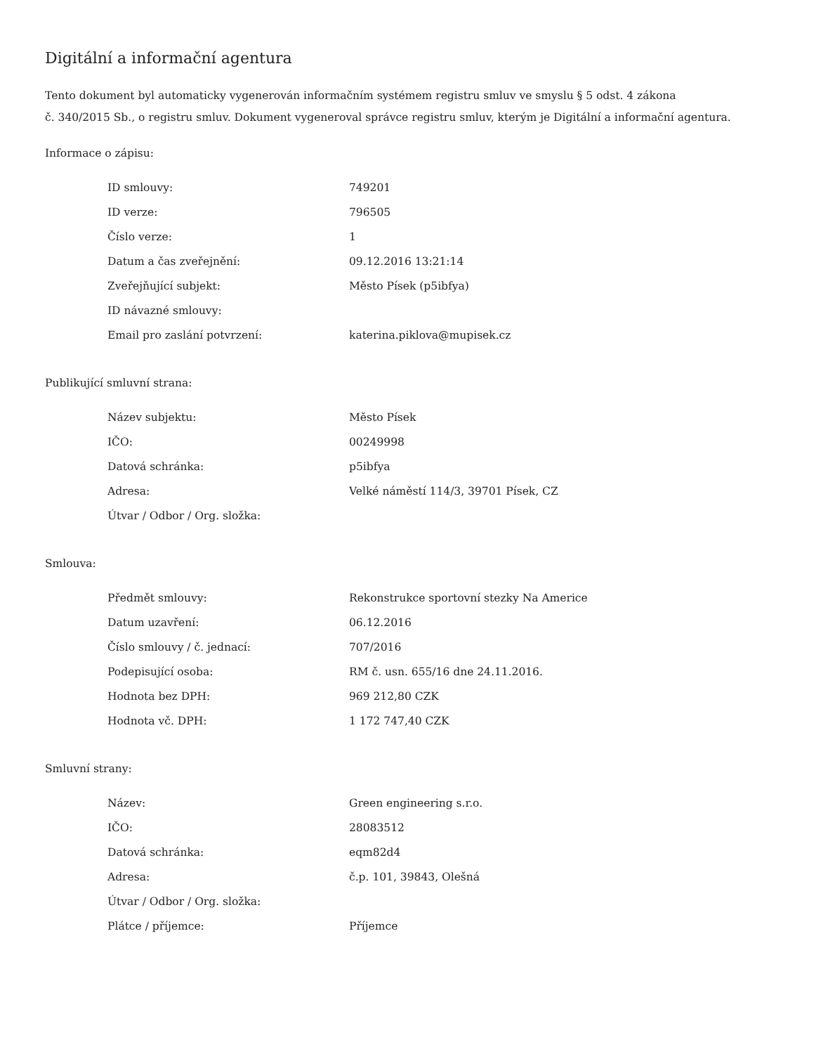Digitální a informační agentura
Tento dokument byl automaticky vygenerován informačním systémem registru smluv ve smyslu § 5 odst. 4 zákona
č. 340/2015 Sb., o registru smluv. Dokument vygeneroval správce registru smluv, kterým je Digitální a informační agentura.
Informace o zápisu:
| ID smlouvy: | 749201 |
| ID verze: | 796505 |
| Číslo verze: | 1 |
| Datum a čas zveřejnění: | 09.12.2016 13:21:14 |
| Zveřejňující subjekt: | Město Písek (p5ibfya) |
| ID návazné smlouvy: | |
| Email pro zaslání potvrzení: | katerina.piklova@mupisek.cz |
Publikující smluvní strana:
| Název subjektu: | Město Písek |
| IČO: | 00249998 |
| Datová schránka: | p5ibfya |
| Adresa: | Velké náměstí 114/3, 39701 Písek, CZ |
| Útvar / Odbor / Org. složka: | |
Smlouva:
| Předmět smlouvy: | Rekonstrukce sportovní stezky Na Americe |
| Datum uzavření: | 06.12.2016 |
| Číslo smlouvy / č. jednací: | 707/2016 |
| Podepisující osoba: | RM č. usn. 655/16 dne 24.11.2016. |
| Hodnota bez DPH: | 969 212,80 CZK |
| Hodnota vč. DPH: | 1 172 747,40 CZK |
Smluvní strany:
| Název: | Green engineering s.r.o. |
| IČO: | 28083512 |
| Datová schránka: | eqm82d4 |
| Adresa: | č.p. 101, 39843, Olešná |
| Útvar / Odbor / Org. složka: | |
| Plátce / příjemce: | Příjemce |